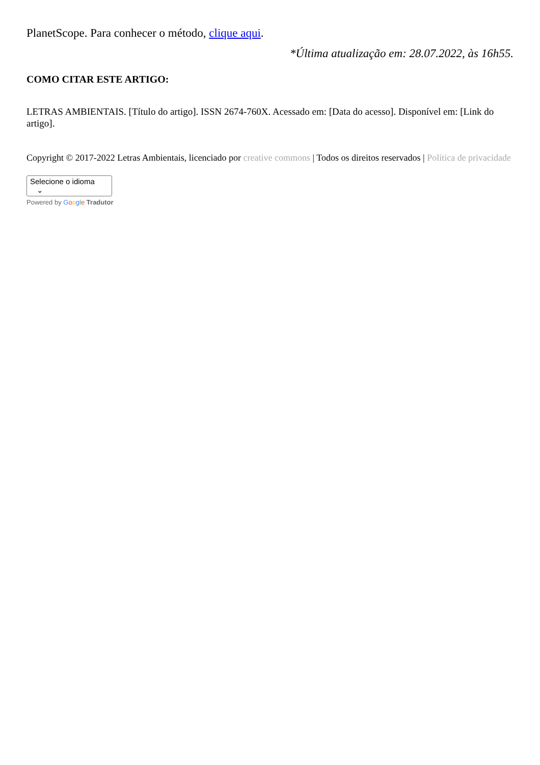PlanetScope. Para conhecer o método, clique aqui.
*Última atualização em: 28.07.2022, às 16h55.
COMO CITAR ESTE ARTIGO:
LETRAS AMBIENTAIS. [Título do artigo]. ISSN 2674-760X. Acessado em: [Data do acesso]. Disponível em: [Link do artigo].
Copyright © 2017-2022 Letras Ambientais, licenciado por creative commons | Todos os direitos reservados | Política de privacidade
Selecione o idioma ⌄
Powered by Google Tradutor